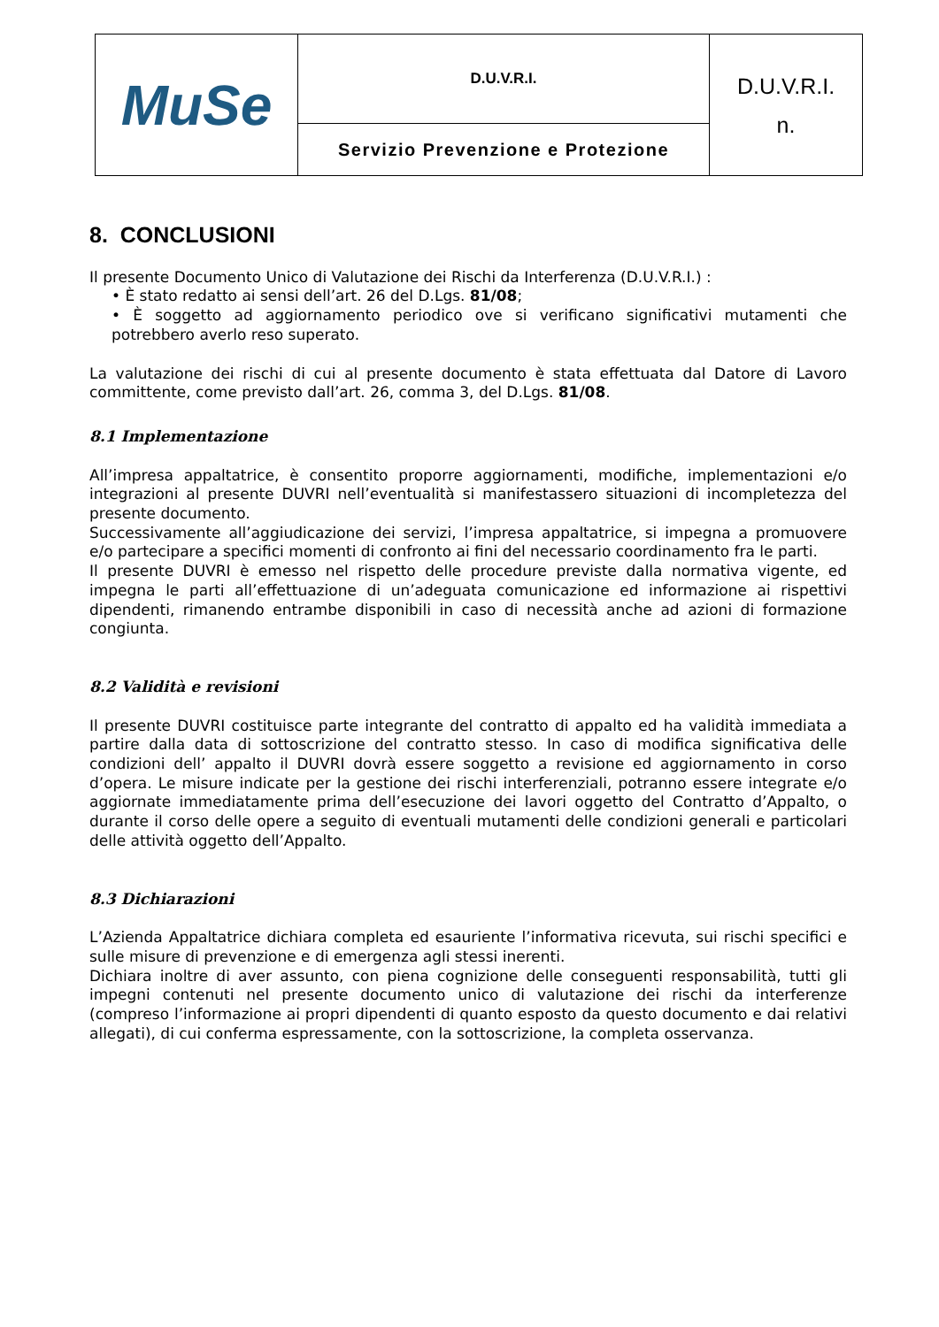| MuSe | D.U.V.R.I. | D.U.V.R.I. n. |
| | Servizio Prevenzione e Protezione | |
8. CONCLUSIONI
Il presente Documento Unico di Valutazione dei Rischi da Interferenza (D.U.V.R.I.) :
• È stato redatto ai sensi dell’art. 26 del D.Lgs. 81/08;
• È soggetto ad aggiornamento periodico ove si verificano significativi mutamenti che potrebbero averlo reso superato.
La valutazione dei rischi di cui al presente documento è stata effettuata dal Datore di Lavoro committente, come previsto dall’art. 26, comma 3, del D.Lgs. 81/08.
8.1 Implementazione
All’impresa appaltatrice, è consentito proporre aggiornamenti, modifiche, implementazioni e/o integrazioni al presente DUVRI nell’eventualità si manifestassero situazioni di incompletezza del presente documento.
Successivamente all’aggiudicazione dei servizi, l’impresa appaltatrice, si impegna a promuovere e/o partecipare a specifici momenti di confronto ai fini del necessario coordinamento fra le parti.
Il presente DUVRI è emesso nel rispetto delle procedure previste dalla normativa vigente, ed impegna le parti all’effettuazione di un’adeguata comunicazione ed informazione ai rispettivi dipendenti, rimanendo entrambe disponibili in caso di necessità anche ad azioni di formazione congiunta.
8.2 Validità e revisioni
Il presente DUVRI costituisce parte integrante del contratto di appalto ed ha validità immediata a partire dalla data di sottoscrizione del contratto stesso. In caso di modifica significativa delle condizioni dell’ appalto il DUVRI dovrà essere soggetto a revisione ed aggiornamento in corso d’opera. Le misure indicate per la gestione dei rischi interferenziali, potranno essere integrate e/o aggiornate immediatamente prima dell’esecuzione dei lavori oggetto del Contratto d’Appalto, o durante il corso delle opere a seguito di eventuali mutamenti delle condizioni generali e particolari delle attività oggetto dell’Appalto.
8.3 Dichiarazioni
L’Azienda Appaltatrice dichiara completa ed esauriente l’informativa ricevuta, sui rischi specifici e sulle misure di prevenzione e di emergenza agli stessi inerenti.
Dichiara inoltre di aver assunto, con piena cognizione delle conseguenti responsabilità, tutti gli impegni contenuti nel presente documento unico di valutazione dei rischi da interferenze (compreso l’informazione ai propri dipendenti di quanto esposto da questo documento e dai relativi allegati), di cui conferma espressamente, con la sottoscrizione, la completa osservanza.